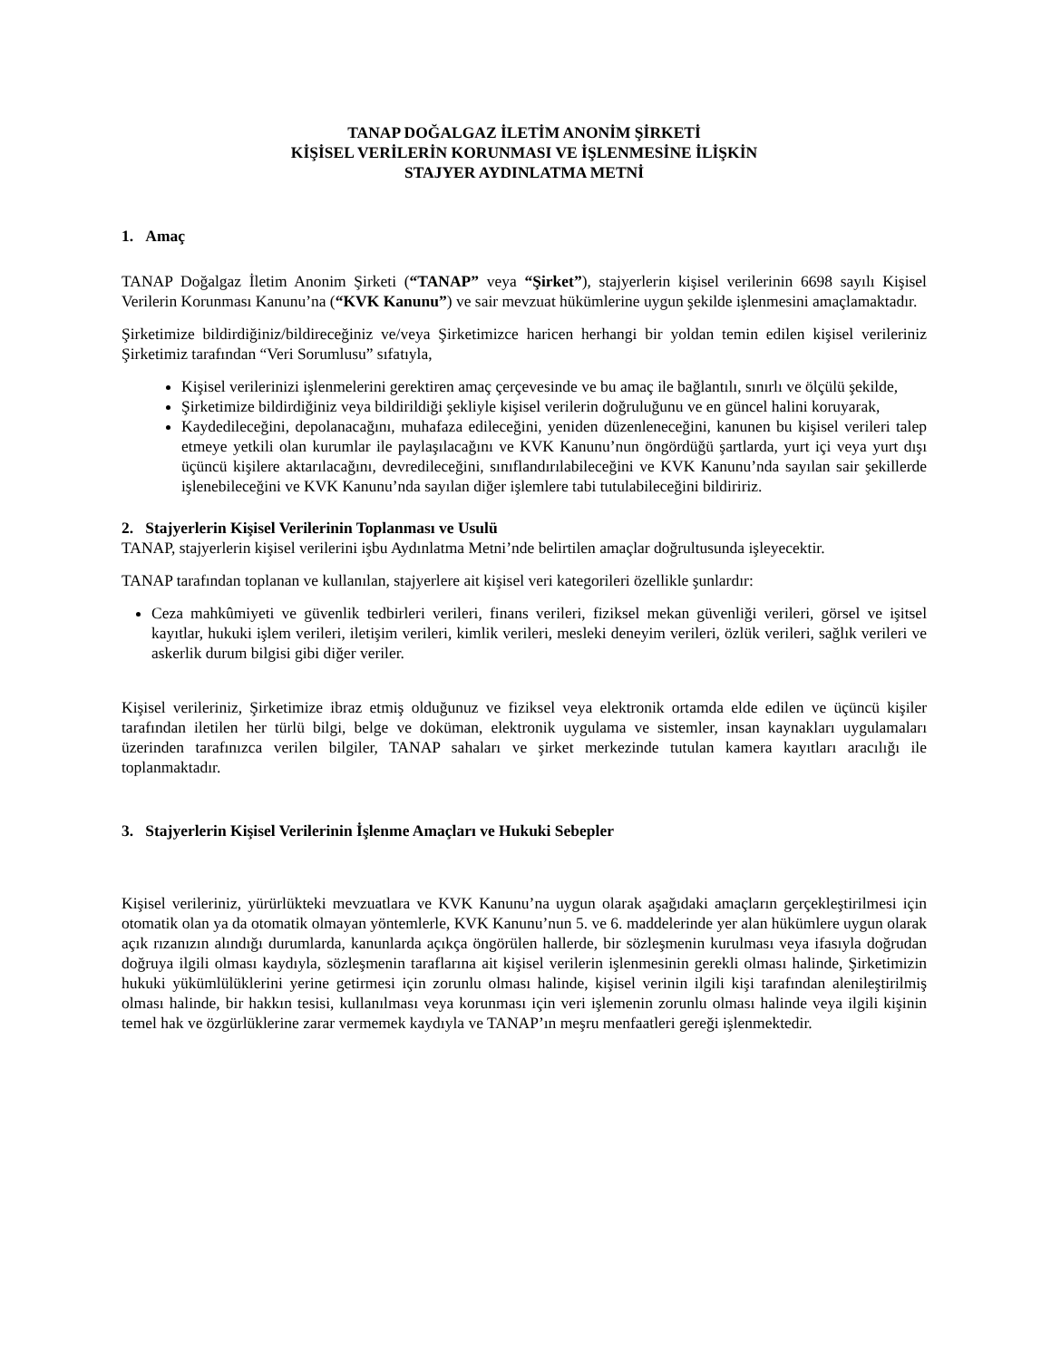TANAP DOĞALGAZ İLETİM ANONİM ŞİRKETİ
KİŞİSEL VERİLERİN KORUNMASI VE İŞLENMESİNE İLİŞKİN
STAJYER AYDINLATMA METNİ
1. Amaç
TANAP Doğalgaz İletim Anonim Şirketi (“TANAP” veya “Şirket”), stajyerlerin kişisel verilerinin 6698 sayılı Kişisel Verilerin Korunması Kanunu’na (“KVK Kanunu”) ve sair mevzuat hükümlerine uygun şekilde işlenmesini amaçlamaktadır.
Şirketimize bildirdiğiniz/bildireceğiniz ve/veya Şirketimizce haricen herhangi bir yoldan temin edilen kişisel verileriniz Şirketimiz tarafından “Veri Sorumlusu” sıfatıyla,
Kişisel verilerinizi işlenmelerini gerektiren amaç çerçevesinde ve bu amaç ile bağlantılı, sınırlı ve ölçülü şekilde,
Şirketimize bildirdiğiniz veya bildirildiği şekliyle kişisel verilerin doğruluğunu ve en güncel halini koruyarak,
Kaydedileceğini, depolanacağını, muhafaza edileceğini, yeniden düzenleneceğini, kanunen bu kişisel verileri talep etmeye yetkili olan kurumlar ile paylaşılacağını ve KVK Kanunu’nun öngördüğü şartlarda, yurt içi veya yurt dışı üçüncü kişilere aktarılacağını, devredileceğini, sınıflandırılabileceğini ve KVK Kanunu’nda sayılan sair şekillerde işlenebileceğini ve KVK Kanunu’nda sayılan diğer işlemlere tabi tutulabileceğini bildiririz.
2. Stajyerlerin Kişisel Verilerinin Toplanması ve Usulü
TANAP, stajyerlerin kişisel verilerini işbu Aydınlatma Metni’nde belirtilen amaçlar doğrultusunda işleyecektir.
TANAP tarafından toplanan ve kullanılan, stajyerlere ait kişisel veri kategorileri özellikle şunlardır:
Ceza mahkûmiyeti ve güvenlik tedbirleri verileri, finans verileri, fiziksel mekan güvenliği verileri, görsel ve işitsel kayıtlar, hukuki işlem verileri, iletişim verileri, kimlik verileri, mesleki deneyim verileri, özlük verileri, sağlık verileri ve askerlik durum bilgisi gibi diğer veriler.
Kişisel verileriniz, Şirketimize ibraz etmiş olduğunuz ve fiziksel veya elektronik ortamda elde edilen ve üçüncü kişiler tarafından iletilen her türlü bilgi, belge ve doküman, elektronik uygulama ve sistemler, insan kaynakları uygulamaları üzerinden tarafınızca verilen bilgiler, TANAP sahaları ve şirket merkezinde tutulan kamera kayıtları aracılığı ile toplanmaktadır.
3. Stajyerlerin Kişisel Verilerinin İşlenme Amaçları ve Hukuki Sebepler
Kişisel verileriniz, yürürlükteki mevzuatlara ve KVK Kanunu’na uygun olarak aşağıdaki amaçların gerçekleştirilmesi için otomatik olan ya da otomatik olmayan yöntemlerle, KVK Kanunu’nun 5. ve 6. maddelerinde yer alan hükümlere uygun olarak açık rızanızın alındığı durumlarda, kanunlarda açıkça öngörülen hallerde, bir sözleşmenin kurulması veya ifasıyla doğrudan doğruya ilgili olması kaydıyla, sözleşmenin taraflarına ait kişisel verilerin işlenmesinin gerekli olması halinde, Şirketimizin hukuki yükümlülüklerini yerine getirmesi için zorunlu olması halinde, kişisel verinin ilgili kişi tarafından alenileştirilmiş olması halinde, bir hakkın tesisi, kullanılması veya korunması için veri işlemenin zorunlu olması halinde veya ilgili kişinin temel hak ve özgürlüklerine zarar vermemek kaydıyla ve TANAP’ın meşru menfaatleri gereği işlenmektedir.